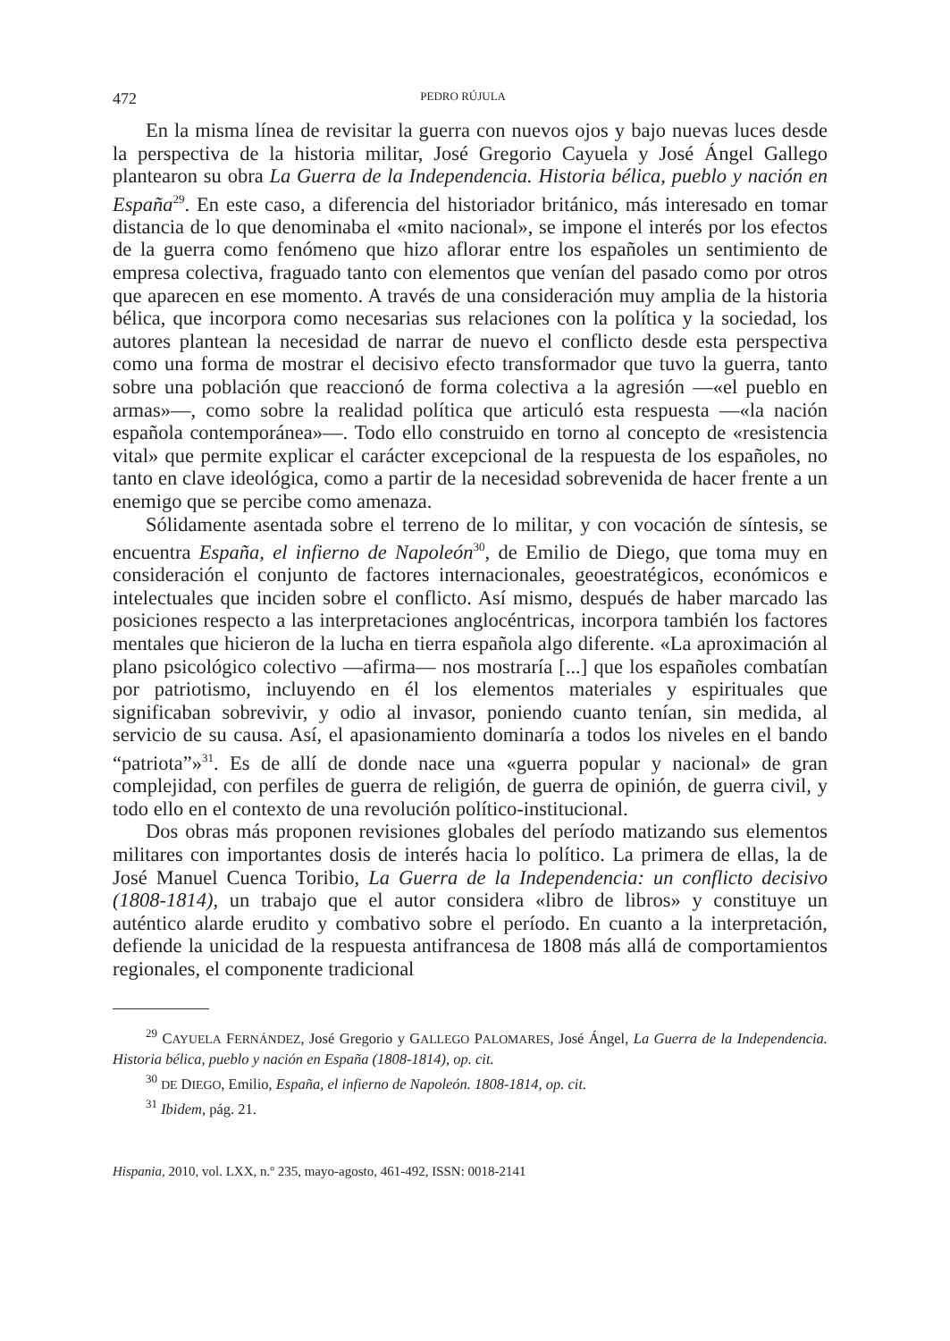472 PEDRO RÚJULA
En la misma línea de revisitar la guerra con nuevos ojos y bajo nuevas luces desde la perspectiva de la historia militar, José Gregorio Cayuela y José Ángel Gallego plantearon su obra La Guerra de la Independencia. Historia bélica, pueblo y nación en España<sup>29</sup>. En este caso, a diferencia del historiador británico, más interesado en tomar distancia de lo que denominaba el «mito nacional», se impone el interés por los efectos de la guerra como fenómeno que hizo aflorar entre los españoles un sentimiento de empresa colectiva, fraguado tanto con elementos que venían del pasado como por otros que aparecen en ese momento. A través de una consideración muy amplia de la historia bélica, que incorpora como necesarias sus relaciones con la política y la sociedad, los autores plantean la necesidad de narrar de nuevo el conflicto desde esta perspectiva como una forma de mostrar el decisivo efecto transformador que tuvo la guerra, tanto sobre una población que reaccionó de forma colectiva a la agresión —«el pueblo en armas»—, como sobre la realidad política que articuló esta respuesta —«la nación española contemporánea»—. Todo ello construido en torno al concepto de «resistencia vital» que permite explicar el carácter excepcional de la respuesta de los españoles, no tanto en clave ideológica, como a partir de la necesidad sobrevenida de hacer frente a un enemigo que se percibe como amenaza.
Sólidamente asentada sobre el terreno de lo militar, y con vocación de síntesis, se encuentra España, el infierno de Napoleón<sup>30</sup>, de Emilio de Diego, que toma muy en consideración el conjunto de factores internacionales, geoestratégicos, económicos e intelectuales que inciden sobre el conflicto. Así mismo, después de haber marcado las posiciones respecto a las interpretaciones anglocéntricas, incorpora también los factores mentales que hicieron de la lucha en tierra española algo diferente. «La aproximación al plano psicológico colectivo —afirma— nos mostraría [...] que los españoles combatían por patriotismo, incluyendo en él los elementos materiales y espirituales que significaban sobrevivir, y odio al invasor, poniendo cuanto tenían, sin medida, al servicio de su causa. Así, el apasionamiento dominaría a todos los niveles en el bando “patriota”»<sup>31</sup>. Es de allí de donde nace una «guerra popular y nacional» de gran complejidad, con perfiles de guerra de religión, de guerra de opinión, de guerra civil, y todo ello en el contexto de una revolución político-institucional.
Dos obras más proponen revisiones globales del período matizando sus elementos militares con importantes dosis de interés hacia lo político. La primera de ellas, la de José Manuel Cuenca Toribio, La Guerra de la Independencia: un conflicto decisivo (1808-1814), un trabajo que el autor considera «libro de libros» y constituye un auténtico alarde erudito y combativo sobre el período. En cuanto a la interpretación, defiende la unicidad de la respuesta antifrancesa de 1808 más allá de comportamientos regionales, el componente tradicional
<sup>29</sup> CAYUELA FERNÁNDEZ, José Gregorio y GALLEGO PALOMARES, José Ángel, La Guerra de la Independencia. Historia bélica, pueblo y nación en España (1808-1814), op. cit.
<sup>30</sup> DE DIEGO, Emilio, España, el infierno de Napoleón. 1808-1814, op. cit.
<sup>31</sup> Ibidem, pág. 21.
Hispania, 2010, vol. LXX, n.º 235, mayo-agosto, 461-492, ISSN: 0018-2141